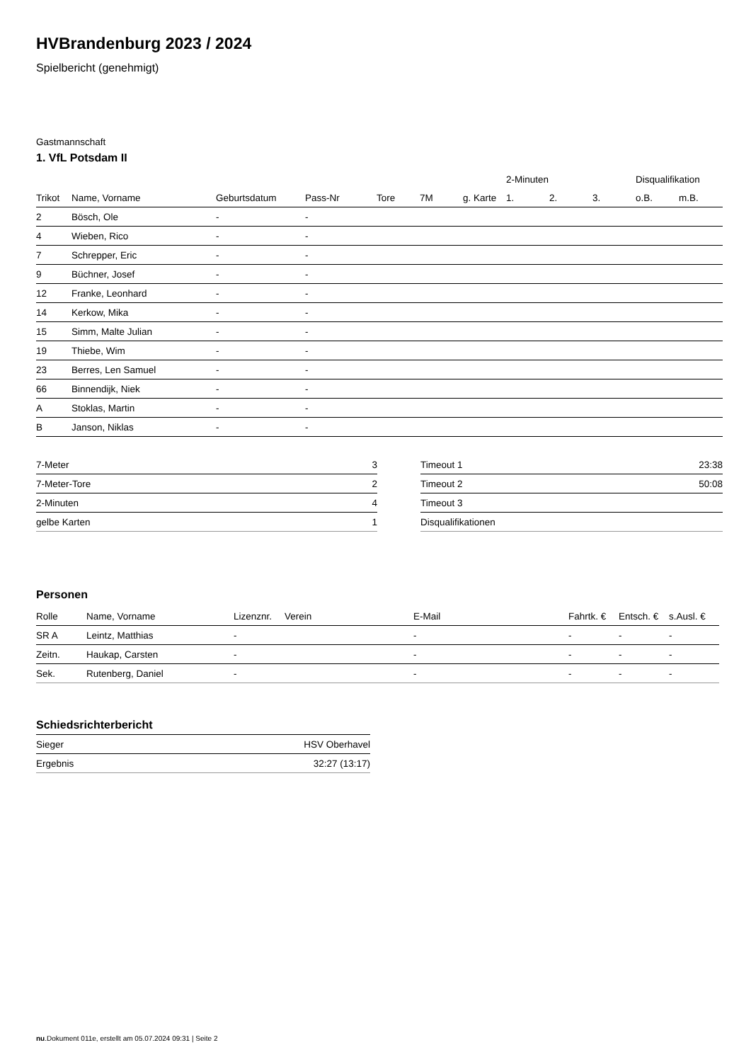HVBrandenburg 2023 / 2024
Spielbericht (genehmigt)
Gastmannschaft
1. VfL Potsdam II
| | | | | | | | 2-Minuten | | | Disqualifikation | |
| --- | --- | --- | --- | --- | --- | --- | --- | --- | --- | --- | --- |
| Trikot | Name, Vorname | Geburtsdatum | Pass-Nr | Tore | 7M | g. Karte | 1. | 2. | 3. | o.B. | m.B. |
| 2 | Bösch, Ole | - | - | | | | | | | | |
| 4 | Wieben, Rico | - | - | | | | | | | | |
| 7 | Schrepper, Eric | - | - | | | | | | | | |
| 9 | Büchner, Josef | - | - | | | | | | | | |
| 12 | Franke, Leonhard | - | - | | | | | | | | |
| 14 | Kerkow, Mika | - | - | | | | | | | | |
| 15 | Simm, Malte Julian | - | - | | | | | | | | |
| 19 | Thiebe, Wim | - | - | | | | | | | | |
| 23 | Berres, Len Samuel | - | - | | | | | | | | |
| 66 | Binnendijk, Niek | - | - | | | | | | | | |
| A | Stoklas, Martin | - | - | | | | | | | | |
| B | Janson, Niklas | - | - | | | | | | | | |
| 7-Meter | 3 |
| 7-Meter-Tore | 2 |
| 2-Minuten | 4 |
| gelbe Karten | 1 |
| Timeout 1 | 23:38 |
| Timeout 2 | 50:08 |
| Timeout 3 | |
| Disqualifikationen | |
Personen
| Rolle | Name, Vorname | Lizenznr. | Verein | E-Mail | Fahrtk. € | Entsch. € | s.Ausl. € |
| --- | --- | --- | --- | --- | --- | --- | --- |
| SR A | Leintz, Matthias | - | | - | - | - | - |
| Zeitn. | Haukap, Carsten | - | | - | - | - | - |
| Sek. | Rutenberg, Daniel | - | | - | - | - | - |
Schiedsrichterbericht
| Sieger | HSV Oberhavel |
| Ergebnis | 32:27 (13:17) |
nu.Dokument 011e, erstellt am 05.07.2024 09:31 | Seite 2